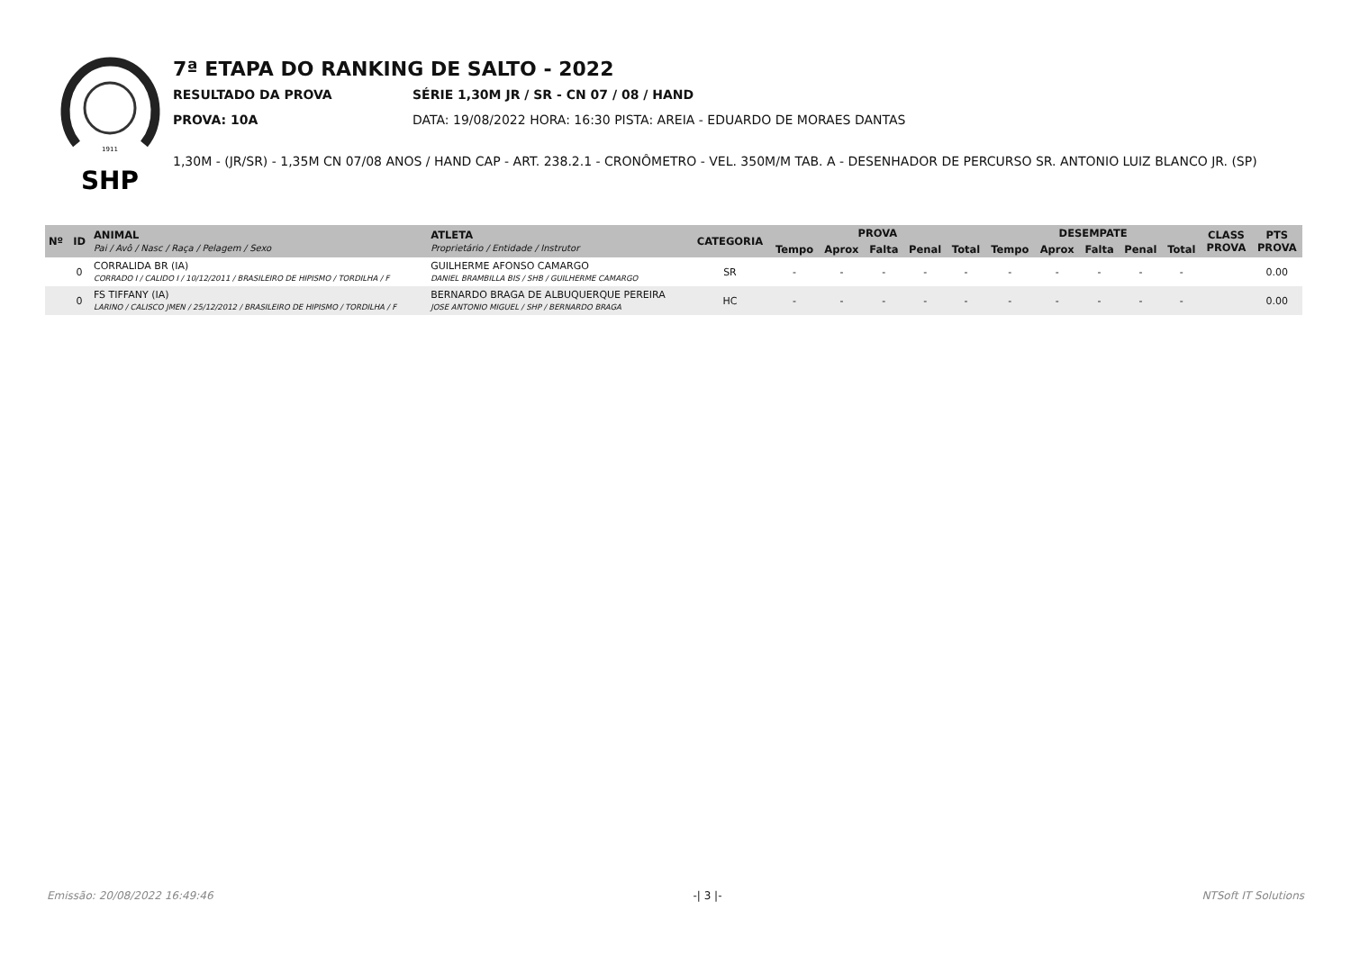1911
SHP
7ª ETAPA DO RANKING DE SALTO - 2022
RESULTADO DA PROVA SÉRIE 1,30M JR / SR - CN 07 / 08 / HAND
PROVA: 10A DATA: 19/08/2022 HORA: 16:30 PISTA: AREIA - EDUARDO DE MORAES DANTAS
1,30M - (JR/SR) - 1,35M CN 07/08 ANOS / HAND CAP - ART. 238.2.1 - CRONÔMETRO - VEL. 350M/M TAB. A - DESENHADOR DE PERCURSO SR. ANTONIO LUIZ BLANCO JR. (SP)
| Nº | ID | ANIMAL Pai / Avô / Nasc / Raça / Pelagem / Sexo | ATLETA Proprietário / Entidade / Instrutor | CATEGORIA | PROVA | | | | | DESEMPATE | | | | | CLASS PROVA | PTS PROVA |
| --- | --- | --- | --- | --- | --- | --- | --- | --- | --- | --- | --- | --- | --- | --- | --- | --- |
| | | | | | Tempo | Aprox | Falta | Penal | Total | Tempo | Aprox | Falta | Penal | Total | | |
| | 0 | CORRALIDA BR (IA) CORRADO I / CALIDO I / 10/12/2011 / BRASILEIRO DE HIPISMO / TORDILHA / F | GUILHERME AFONSO CAMARGO DANIEL BRAMBILLA BIS / SHB / GUILHERME CAMARGO | SR | - | - | - | - | - | - | - | - | - | - | | 0.00 |
| | 0 | FS TIFFANY (IA) LARINO / CALISCO JMEN / 25/12/2012 / BRASILEIRO DE HIPISMO / TORDILHA / F | BERNARDO BRAGA DE ALBUQUERQUE PEREIRA JOSE ANTONIO MIGUEL / SHP / BERNARDO BRAGA | HC | - | - | - | - | - | - | - | - | - | - | | 0.00 |
Emissão: 20/08/2022 16:49:46 -| 3 |- NTSoft IT Solutions